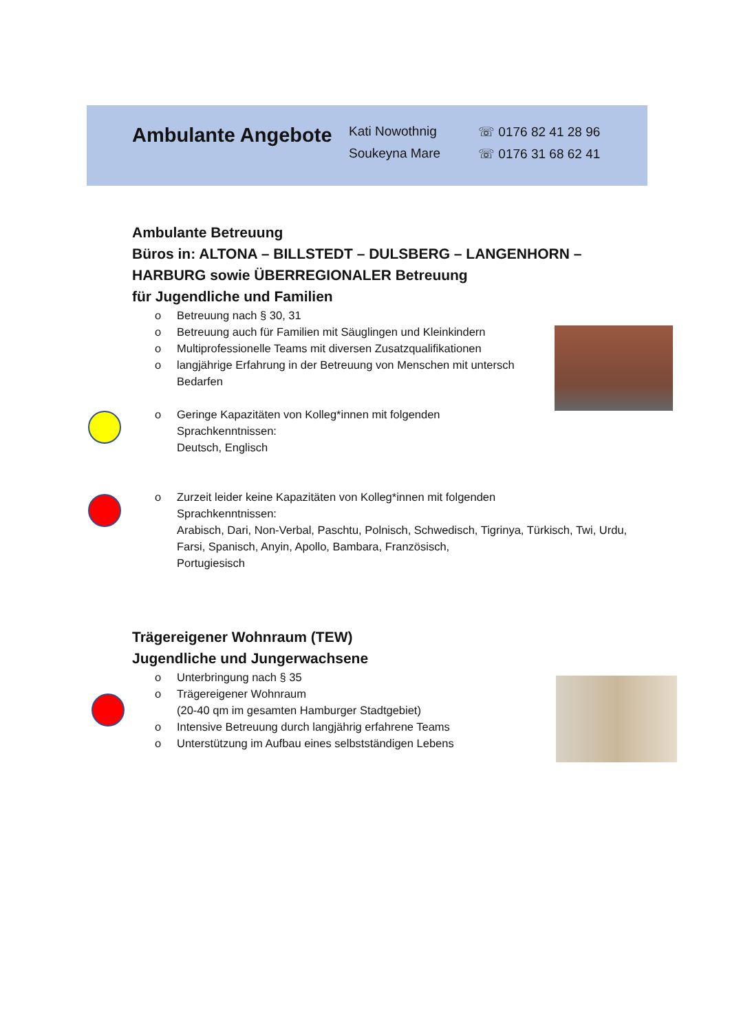Ambulante Angebote
Kati Nowothnig
Soukeyna Mare
☏ 0176 82 41 28 96
☏ 0176 31 68 62 41
Ambulante Betreuung
Büros in: ALTONA – BILLSTEDT – DULSBERG – LANGENHORN – HARBURG sowie ÜBERREGIONALER Betreuung
für Jugendliche und Familien
o Betreuung nach § 30, 31
o Betreuung auch für Familien mit Säuglingen und Kleinkindern
o Multiprofessionelle Teams mit diversen Zusatzqualifikationen
o langjährige Erfahrung in der Betreuung von Menschen mit untersch
Bedarfen
o Geringe Kapazitäten von Kolleg*innen mit folgenden
Sprachkenntnissen:
Deutsch, Englisch
o Zurzeit leider keine Kapazitäten von Kolleg*innen mit folgenden
Sprachkenntnissen:
Arabisch, Dari, Non-Verbal, Paschtu, Polnisch, Schwedisch, Tigrinya, Türkisch, Twi, Urdu, Farsi, Spanisch, Anyin, Apollo, Bambara, Französisch,
Portugiesisch
Trägereigener Wohnraum (TEW)
Jugendliche und Jungerwachsene
o Unterbringung nach § 35
o Trägereigener Wohnraum
(20-40 qm im gesamten Hamburger Stadtgebiet)
o Intensive Betreuung durch langjährig erfahrene Teams
o Unterstützung im Aufbau eines selbstständigen Lebens